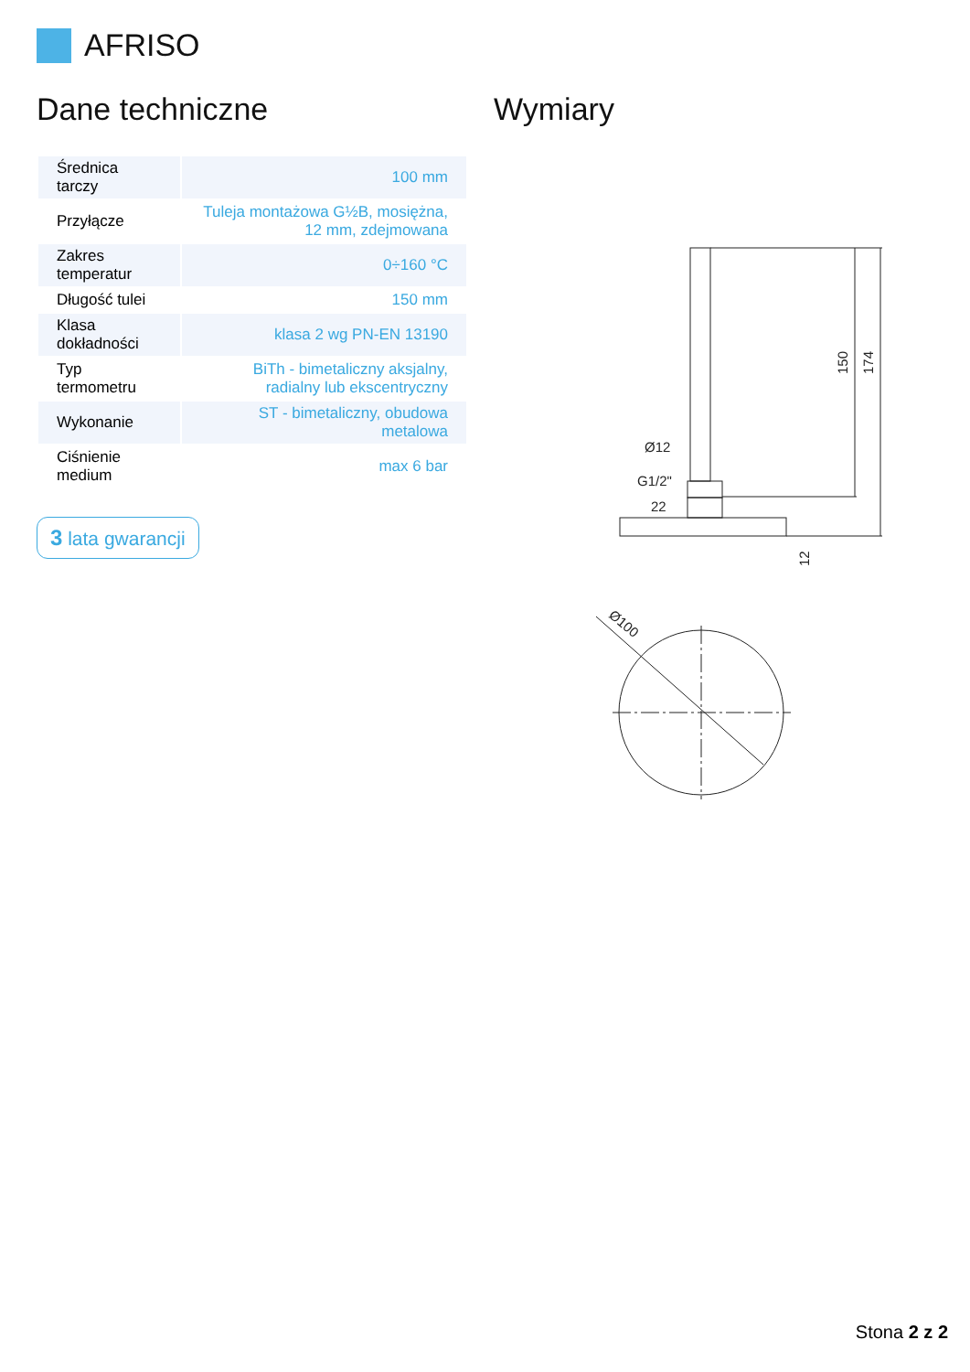AFRISO
Dane techniczne
| Średnica tarczy | 100 mm |
| Przyłącze | Tuleja montażowa G½B, mosiężna, 12 mm, zdejmowana |
| Zakres temperatur | 0÷160 °C |
| Długość tulei | 150 mm |
| Klasa dokładności | klasa 2 wg PN-EN 13190 |
| Typ termometru | BiTh - bimetaliczny aksjalny, radialny lub ekscentryczny |
| Wykonanie | ST - bimetaliczny, obudowa metalowa |
| Ciśnienie medium | max 6 bar |
3 lata gwarancji
Wymiary
Ø12
G1/2"
22
150
174
12
Ø100
Stona 2 z 2